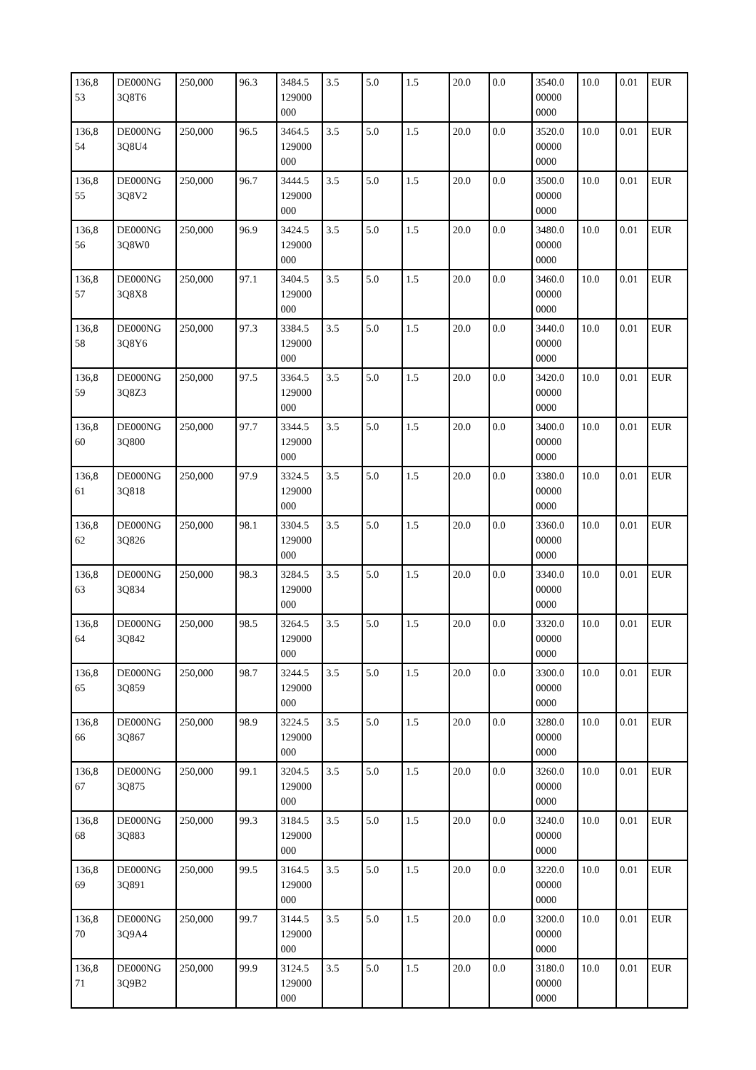| 136,8 53 | DE000NG 3Q8T6 | 250,000 | 96.3 | 3484.5 129000 000 | 3.5 | 5.0 | 1.5 | 20.0 | 0.0 | 3540.0 00000 0000 | 10.0 | 0.01 | EUR |
| 136,8 54 | DE000NG 3Q8U4 | 250,000 | 96.5 | 3464.5 129000 000 | 3.5 | 5.0 | 1.5 | 20.0 | 0.0 | 3520.0 00000 0000 | 10.0 | 0.01 | EUR |
| 136,8 55 | DE000NG 3Q8V2 | 250,000 | 96.7 | 3444.5 129000 000 | 3.5 | 5.0 | 1.5 | 20.0 | 0.0 | 3500.0 00000 0000 | 10.0 | 0.01 | EUR |
| 136,8 56 | DE000NG 3Q8W0 | 250,000 | 96.9 | 3424.5 129000 000 | 3.5 | 5.0 | 1.5 | 20.0 | 0.0 | 3480.0 00000 0000 | 10.0 | 0.01 | EUR |
| 136,8 57 | DE000NG 3Q8X8 | 250,000 | 97.1 | 3404.5 129000 000 | 3.5 | 5.0 | 1.5 | 20.0 | 0.0 | 3460.0 00000 0000 | 10.0 | 0.01 | EUR |
| 136,8 58 | DE000NG 3Q8Y6 | 250,000 | 97.3 | 3384.5 129000 000 | 3.5 | 5.0 | 1.5 | 20.0 | 0.0 | 3440.0 00000 0000 | 10.0 | 0.01 | EUR |
| 136,8 59 | DE000NG 3Q8Z3 | 250,000 | 97.5 | 3364.5 129000 000 | 3.5 | 5.0 | 1.5 | 20.0 | 0.0 | 3420.0 00000 0000 | 10.0 | 0.01 | EUR |
| 136,8 60 | DE000NG 3Q800 | 250,000 | 97.7 | 3344.5 129000 000 | 3.5 | 5.0 | 1.5 | 20.0 | 0.0 | 3400.0 00000 0000 | 10.0 | 0.01 | EUR |
| 136,8 61 | DE000NG 3Q818 | 250,000 | 97.9 | 3324.5 129000 000 | 3.5 | 5.0 | 1.5 | 20.0 | 0.0 | 3380.0 00000 0000 | 10.0 | 0.01 | EUR |
| 136,8 62 | DE000NG 3Q826 | 250,000 | 98.1 | 3304.5 129000 000 | 3.5 | 5.0 | 1.5 | 20.0 | 0.0 | 3360.0 00000 0000 | 10.0 | 0.01 | EUR |
| 136,8 63 | DE000NG 3Q834 | 250,000 | 98.3 | 3284.5 129000 000 | 3.5 | 5.0 | 1.5 | 20.0 | 0.0 | 3340.0 00000 0000 | 10.0 | 0.01 | EUR |
| 136,8 64 | DE000NG 3Q842 | 250,000 | 98.5 | 3264.5 129000 000 | 3.5 | 5.0 | 1.5 | 20.0 | 0.0 | 3320.0 00000 0000 | 10.0 | 0.01 | EUR |
| 136,8 65 | DE000NG 3Q859 | 250,000 | 98.7 | 3244.5 129000 000 | 3.5 | 5.0 | 1.5 | 20.0 | 0.0 | 3300.0 00000 0000 | 10.0 | 0.01 | EUR |
| 136,8 66 | DE000NG 3Q867 | 250,000 | 98.9 | 3224.5 129000 000 | 3.5 | 5.0 | 1.5 | 20.0 | 0.0 | 3280.0 00000 0000 | 10.0 | 0.01 | EUR |
| 136,8 67 | DE000NG 3Q875 | 250,000 | 99.1 | 3204.5 129000 000 | 3.5 | 5.0 | 1.5 | 20.0 | 0.0 | 3260.0 00000 0000 | 10.0 | 0.01 | EUR |
| 136,8 68 | DE000NG 3Q883 | 250,000 | 99.3 | 3184.5 129000 000 | 3.5 | 5.0 | 1.5 | 20.0 | 0.0 | 3240.0 00000 0000 | 10.0 | 0.01 | EUR |
| 136,8 69 | DE000NG 3Q891 | 250,000 | 99.5 | 3164.5 129000 000 | 3.5 | 5.0 | 1.5 | 20.0 | 0.0 | 3220.0 00000 0000 | 10.0 | 0.01 | EUR |
| 136,8 70 | DE000NG 3Q9A4 | 250,000 | 99.7 | 3144.5 129000 000 | 3.5 | 5.0 | 1.5 | 20.0 | 0.0 | 3200.0 00000 0000 | 10.0 | 0.01 | EUR |
| 136,8 71 | DE000NG 3Q9B2 | 250,000 | 99.9 | 3124.5 129000 000 | 3.5 | 5.0 | 1.5 | 20.0 | 0.0 | 3180.0 00000 0000 | 10.0 | 0.01 | EUR |